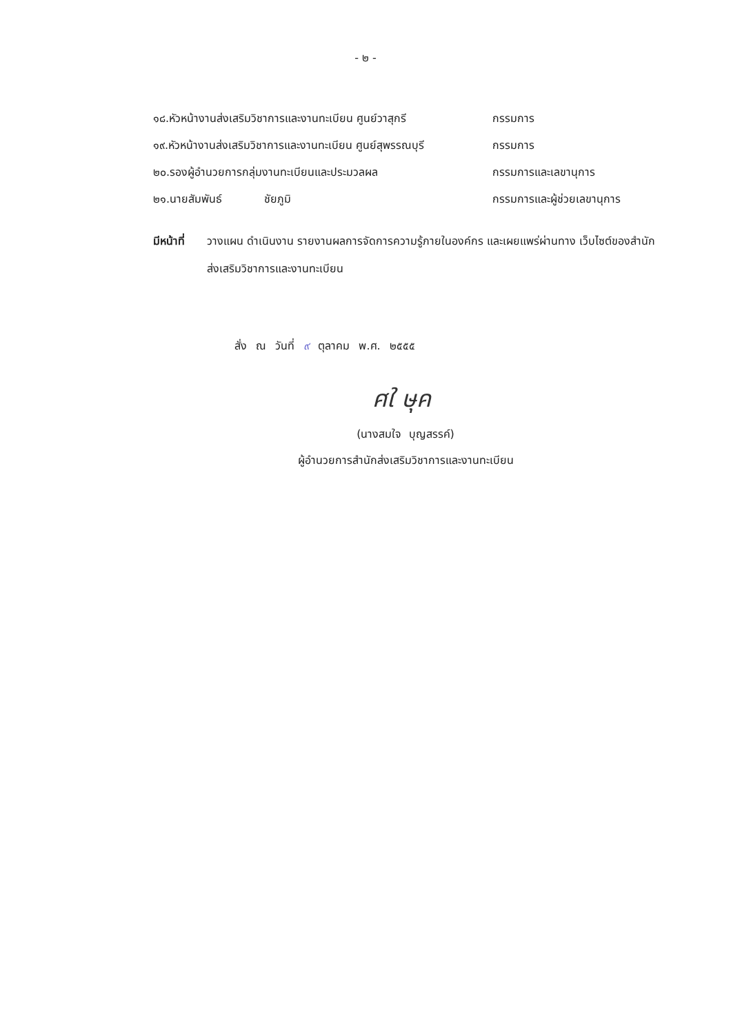- ๒ -
๑๘.หัวหน้างานส่งเสริมวิชาการและงานทะเบียน ศูนย์วาสุกรี
กรรมการ
๑๙.หัวหน้างานส่งเสริมวิชาการและงานทะเบียน ศูนย์สุพรรณบุรี
กรรมการ
๒๐.รองผู้อำนวยการกลุ่มงานทะเบียนและประมวลผล กรรมการและเลขานุการ
๒๑.นายสัมพันธ์ ชัยภูมิ กรรมการและผู้ช่วยเลขานุการ
มีหน้าที่
วางแผน ดำเนินงาน รายงานผลการจัดการความรู้ภายในองค์กร และเผยแพร่ผ่านทาง เว็บไซต์ของสำนักส่งเสริมวิชาการและงานทะเบียน
สั่ง ณ วันที่ ๙ ตุลาคม พ.ศ. ๒๕๕๕
ศใ ษุค
(นางสมใจ บุญสรรค์)
ผู้อำนวยการสำนักส่งเสริมวิชาการและงานทะเบียน